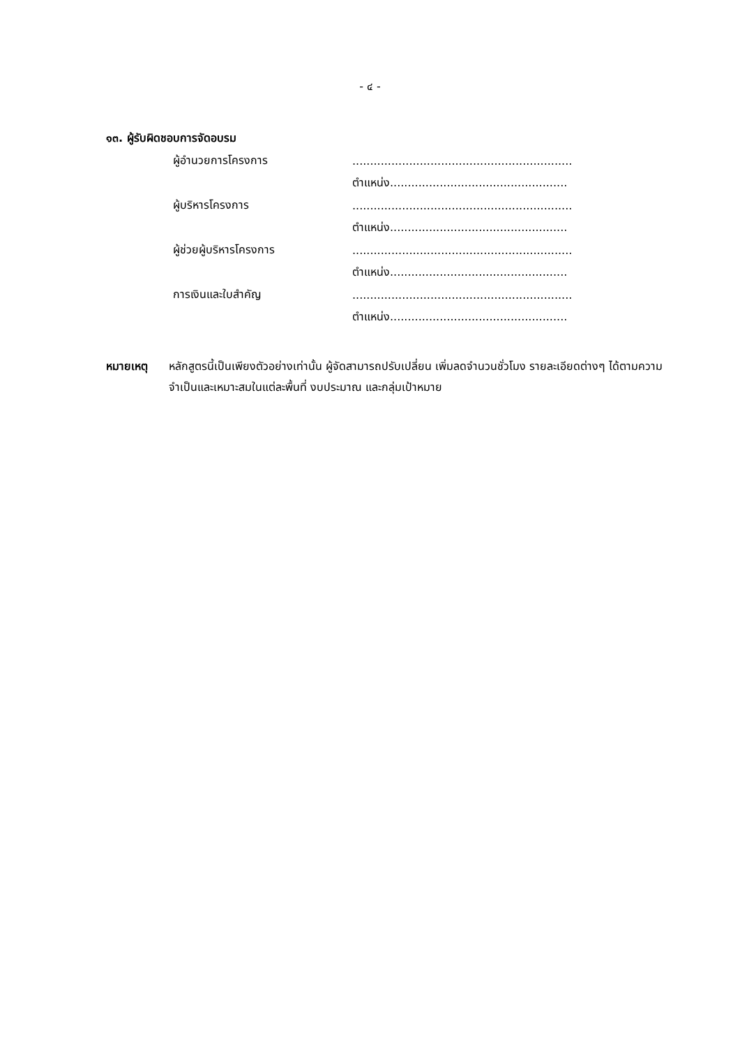- ๔ -
๑๓. ผู้รับผิดชอบการจัดอบรม
ผู้อำนวยการโครงการ..............................................................
ตำแหน่ง..................................................
ผู้บริหารโครงการ..............................................................
ตำแหน่ง..................................................
ผู้ช่วยผู้บริหารโครงการ..............................................................
ตำแหน่ง..................................................
การเงินและใบสำคัญ..............................................................
ตำแหน่ง..................................................
หมายเหตุ หลักสูตรนี้เป็นเพียงตัวอย่างเท่านั้น ผู้จัดสามารถปรับเปลี่ยน เพิ่มลดจำนวนชั่วโมง รายละเอียดต่างๆ ได้ตามความจำเป็นและเหมาะสมในแต่ละพื้นที่ งบประมาณ และกลุ่มเป้าหมาย